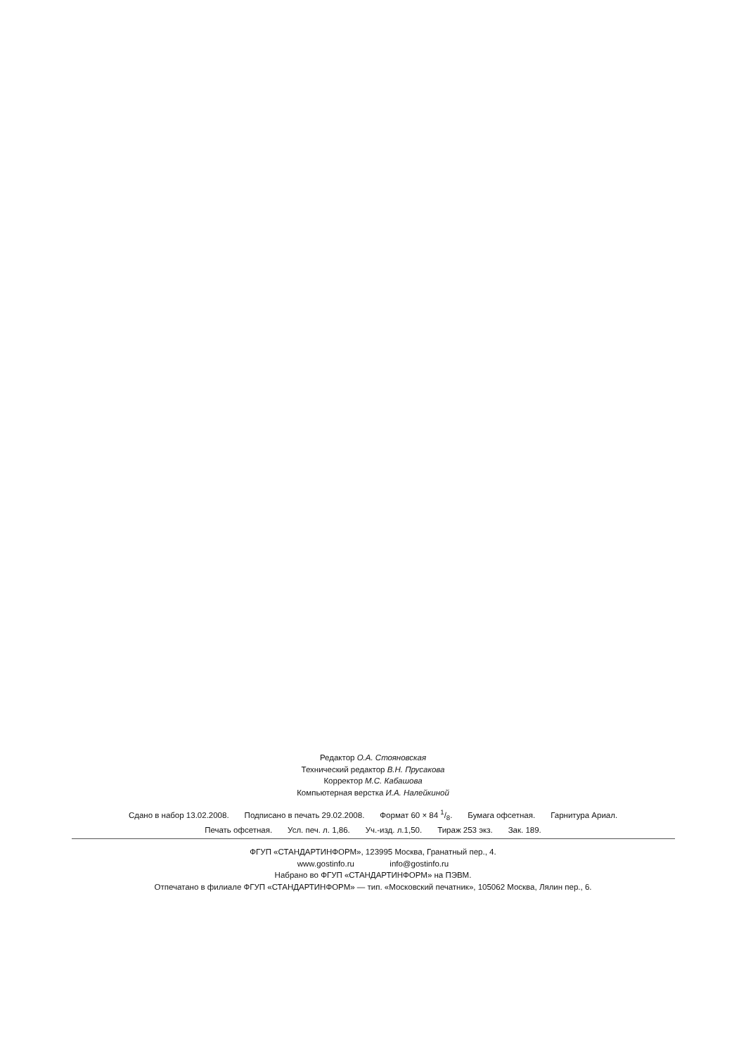Редактор О.А. Стояновская
Технический редактор В.Н. Прусакова
Корректор М.С. Кабашова
Компьютерная верстка И.А. Налейкиной
Сдано в набор 13.02.2008. Подписано в печать 29.02.2008. Формат 60 × 84 1/8. Бумага офсетная. Гарнитура Ариал.
Печать офсетная. Усл. печ. л. 1,86. Уч.-изд. л.1,50. Тираж 253 экз. Зак. 189.
ФГУП «СТАНДАРТИНФОРМ», 123995 Москва, Гранатный пер., 4.
www.gostinfo.ru info@gostinfo.ru
Набрано во ФГУП «СТАНДАРТИНФОРМ» на ПЭВМ.
Отпечатано в филиале ФГУП «СТАНДАРТИНФОРМ» — тип. «Московский печатник», 105062 Москва, Лялин пер., 6.